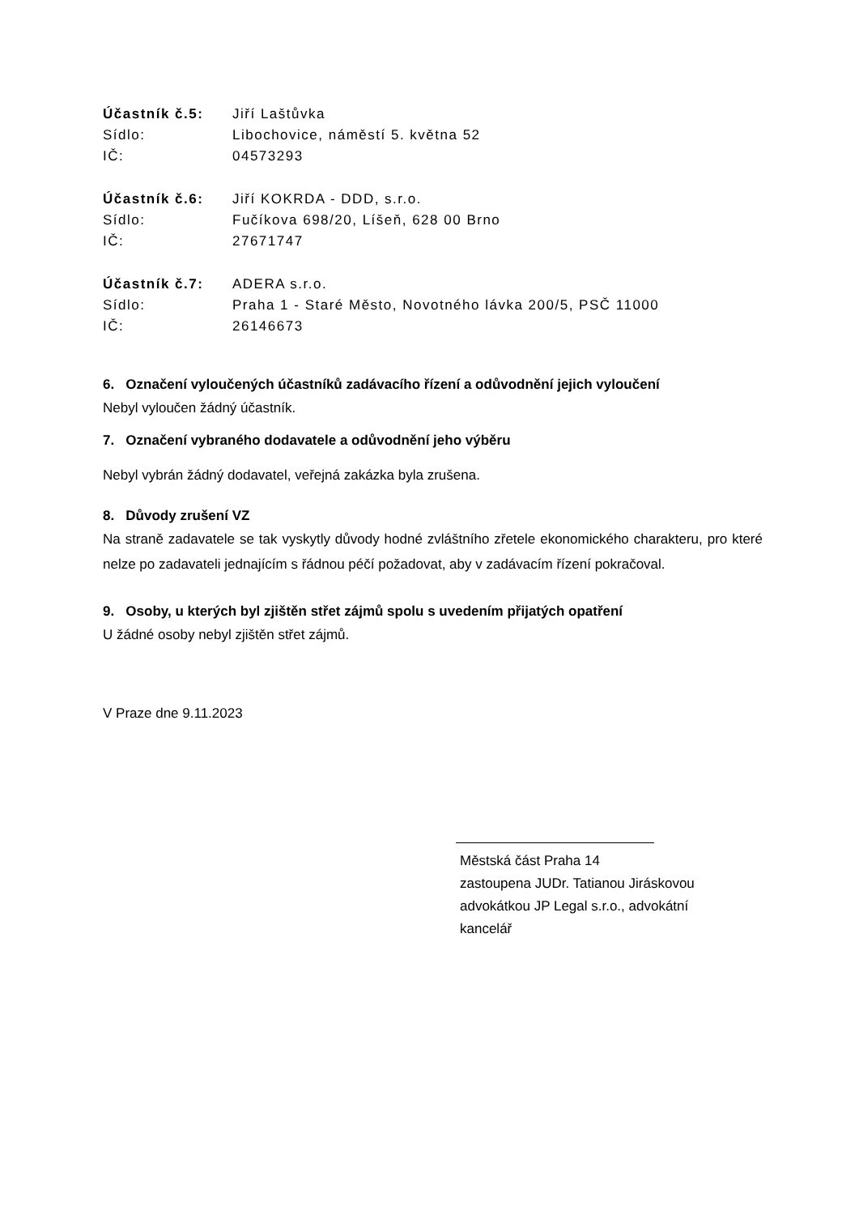Účastník č.5: Jiří Laštůvka Sídlo: Libochovice, náměstí 5. května 52 IČ: 04573293
Účastník č.6: Jiří KOKRDA - DDD, s.r.o. Sídlo: Fučíkova 698/20, Líšeň, 628 00 Brno IČ: 27671747
Účastník č.7: ADERA s.r.o. Sídlo: Praha 1 - Staré Město, Novotného lávka 200/5, PSČ 11000 IČ: 26146673
6. Označení vyloučených účastníků zadávacího řízení a odůvodnění jejich vyloučení
Nebyl vyloučen žádný účastník.
7. Označení vybraného dodavatele a odůvodnění jeho výběru
Nebyl vybrán žádný dodavatel, veřejná zakázka byla zrušena.
8. Důvody zrušení VZ
Na straně zadavatele se tak vyskytly důvody hodné zvláštního zřetele ekonomického charakteru, pro které nelze po zadavateli jednajícím s řádnou péčí požadovat, aby v zadávacím řízení pokračoval.
9. Osoby, u kterých byl zjištěn střet zájmů spolu s uvedením přijatých opatření
U žádné osoby nebyl zjištěn střet zájmů.
V Praze dne 9.11.2023
Městská část Praha 14
zastoupena JUDr. Tatianou Jiráskovou
advokátkou JP Legal s.r.o., advokátní
kancelář